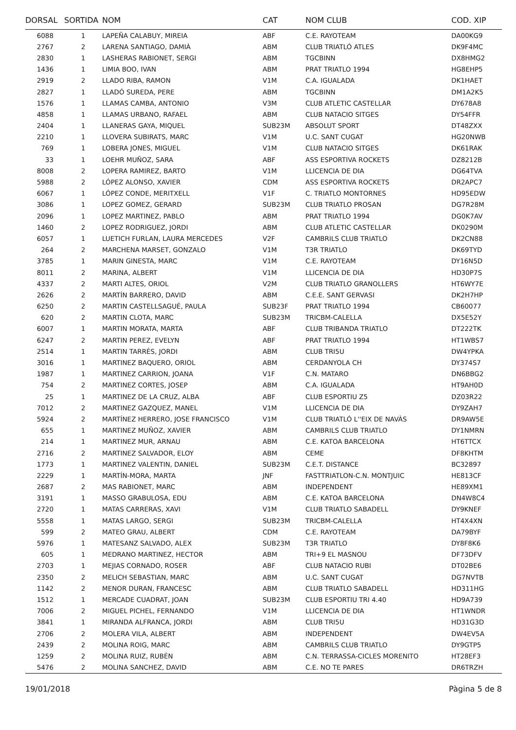| DORSAL | SORTIDA | NOM | CAT | NOM CLUB | COD. XIP |
| --- | --- | --- | --- | --- | --- |
| 6088 | 1 | LAPEÑA CALABUY, MIREIA | ABF | C.E. RAYOTEAM | DA00KG9 |
| 2767 | 2 | LARENA SANTIAGO, DAMIÀ | ABM | CLUB TRIATLÓ ATLES | DK9F4MC |
| 2830 | 1 | LASHERAS RABIONET, SERGI | ABM | TGCBINN | DX8HMG2 |
| 1436 | 1 | LIMIA BOO, IVAN | ABM | PRAT TRIATLO 1994 | HG8EHP5 |
| 2919 | 2 | LLADO RIBA, RAMON | V1M | C.A. IGUALADA | DK1HAET |
| 2827 | 1 | LLADÓ SUREDA, PERE | ABM | TGCBINN | DM1A2K5 |
| 1576 | 1 | LLAMAS CAMBA, ANTONIO | V3M | CLUB ATLETIC CASTELLAR | DY678A8 |
| 4858 | 1 | LLAMAS URBANO, RAFAEL | ABM | CLUB NATACIO SITGES | DY54FFR |
| 2404 | 1 | LLANERAS GAYA, MIQUEL | SUB23M | ABSOLUT SPORT | DT48ZXX |
| 2210 | 1 | LLOVERA SUBIRATS, MARC | V1M | U.C. SANT CUGAT | HG20NWB |
| 769 | 1 | LOBERA JONES, MIGUEL | V1M | CLUB NATACIO SITGES | DK61RAK |
| 33 | 1 | LOEHR MUÑOZ, SARA | ABF | ASS ESPORTIVA ROCKETS | DZ8212B |
| 8008 | 2 | LOPERA RAMIREZ, BARTO | V1M | LLICENCIA DE DIA | DG64TVA |
| 5988 | 2 | LÓPEZ ALONSO, XAVIER | CDM | ASS ESPORTIVA ROCKETS | DR2APC7 |
| 6067 | 1 | LÓPEZ CONDE, MERITXELL | V1F | C. TRIATLO MONTORNES | HD95EDW |
| 3086 | 1 | LOPEZ GOMEZ, GERARD | SUB23M | CLUB TRIATLO PROSAN | DG7R28M |
| 2096 | 1 | LOPEZ MARTINEZ, PABLO | ABM | PRAT TRIATLO 1994 | DG0K7AV |
| 1460 | 2 | LOPEZ RODRIGUEZ, JORDI | ABM | CLUB ATLETIC CASTELLAR | DK0290M |
| 6057 | 1 | LUETICH FURLAN, LAURA MERCEDES | V2F | CAMBRILS CLUB TRIATLO | DK2CN88 |
| 264 | 2 | MARCHENA MARSET, GONZALO | V1M | T3R TRIATLO | DK69TYD |
| 3785 | 1 | MARIN GINESTA, MARC | V1M | C.E. RAYOTEAM | DY16N5D |
| 8011 | 2 | MARINA, ALBERT | V1M | LLICENCIA DE DIA | HD30P7S |
| 4337 | 2 | MARTI ALTES, ORIOL | V2M | CLUB TRIATLO GRANOLLERS | HT6WY7E |
| 2626 | 2 | MARTÍN BARRERO, DAVID | ABM | C.E.E. SANT GERVASI | DK2H7HP |
| 6250 | 2 | MARTIN CASTELLSAGUÉ, PAULA | SUB23F | PRAT TRIATLO 1994 | CB60077 |
| 620 | 2 | MARTIN CLOTA, MARC | SUB23M | TRICBM-CALELLA | DX5E52Y |
| 6007 | 1 | MARTIN MORATA, MARTA | ABF | CLUB TRIBANDA TRIATLO | DT222TK |
| 6247 | 2 | MARTIN PEREZ, EVELYN | ABF | PRAT TRIATLO 1994 | HT1WBS7 |
| 2514 | 1 | MARTIN TARRÉS, JORDI | ABM | CLUB TRI5U | DW4YPKA |
| 3016 | 1 | MARTINEZ BAQUERO, ORIOL | ABM | CERDANYOLA CH | DY374S7 |
| 1987 | 1 | MARTINEZ CARRION, JOANA | V1F | C.N. MATARO | DN6BBG2 |
| 754 | 2 | MARTINEZ CORTES, JOSEP | ABM | C.A. IGUALADA | HT9AH0D |
| 25 | 1 | MARTINEZ DE LA CRUZ, ALBA | ABF | CLUB ESPORTIU Z5 | DZ03R22 |
| 7012 | 2 | MARTINEZ GAZQUEZ, MANEL | V1M | LLICENCIA DE DIA | DY9ZAH7 |
| 5924 | 2 | MARTÍNEZ HERRERO, JOSE FRANCISCO | V1M | CLUB TRIATLÓ L''EIX DE NAVÀS | DR9AW5E |
| 655 | 1 | MARTINEZ MUÑOZ, XAVIER | ABM | CAMBRILS CLUB TRIATLO | DY1NMRN |
| 214 | 1 | MARTINEZ MUR, ARNAU | ABM | C.E. KATOA BARCELONA | HT6TTCX |
| 2716 | 2 | MARTINEZ SALVADOR, ELOY | ABM | CEME | DF8KHTM |
| 1773 | 1 | MARTINEZ VALENTIN, DANIEL | SUB23M | C.E.T. DISTANCE | BC32897 |
| 2229 | 1 | MARTÍN-MORA, MARTA | JNF | FASTTRIATLON-C.N. MONTJUIC | HE813CF |
| 2687 | 2 | MAS RABIONET, MARC | ABM | INDEPENDENT | HE89XM1 |
| 3191 | 1 | MASSO GRABULOSA, EDU | ABM | C.E. KATOA BARCELONA | DN4W8C4 |
| 2720 | 1 | MATAS CARRERAS, XAVI | V1M | CLUB TRIATLO SABADELL | DY9KNEF |
| 5558 | 1 | MATAS LARGO, SERGI | SUB23M | TRICBM-CALELLA | HT4X4XN |
| 599 | 2 | MATEO GRAU, ALBERT | CDM | C.E. RAYOTEAM | DA79BYF |
| 5976 | 1 | MATESANZ SALVADO, ALEX | SUB23M | T3R TRIATLO | DY8F8K6 |
| 605 | 1 | MEDRANO MARTINEZ, HECTOR | ABM | TRI+9 EL MASNOU | DF73DFV |
| 2703 | 1 | MEJIAS CORNADO, ROSER | ABF | CLUB NATACIO RUBI | DT02BE6 |
| 2350 | 2 | MELICH SEBASTIAN, MARC | ABM | U.C. SANT CUGAT | DG7NVTB |
| 1142 | 2 | MENOR DURAN, FRANCESC | ABM | CLUB TRIATLO SABADELL | HD311HG |
| 1512 | 1 | MERCADE CUADRAT, JOAN | SUB23M | CLUB ESPORTIU TRI 4.40 | HD9A739 |
| 7006 | 2 | MIGUEL PICHEL, FERNANDO | V1M | LLICENCIA DE DIA | HT1WNDR |
| 3841 | 1 | MIRANDA ALFRANCA, JORDI | ABM | CLUB TRI5U | HD31G3D |
| 2706 | 2 | MOLERA VILA, ALBERT | ABM | INDEPENDENT | DW4EV5A |
| 2439 | 2 | MOLINA ROIG, MARC | ABM | CAMBRILS CLUB TRIATLO | DY9GTP5 |
| 1259 | 2 | MOLINA RUIZ, RUBÉN | ABM | C.N. TERRASSA-CICLES MORENITO | HT28EF3 |
| 5476 | 2 | MOLINA SANCHEZ, DAVID | ABM | C.E. NO TE PARES | DR6TRZH |
19/01/2018 Pàgina 5 de 8